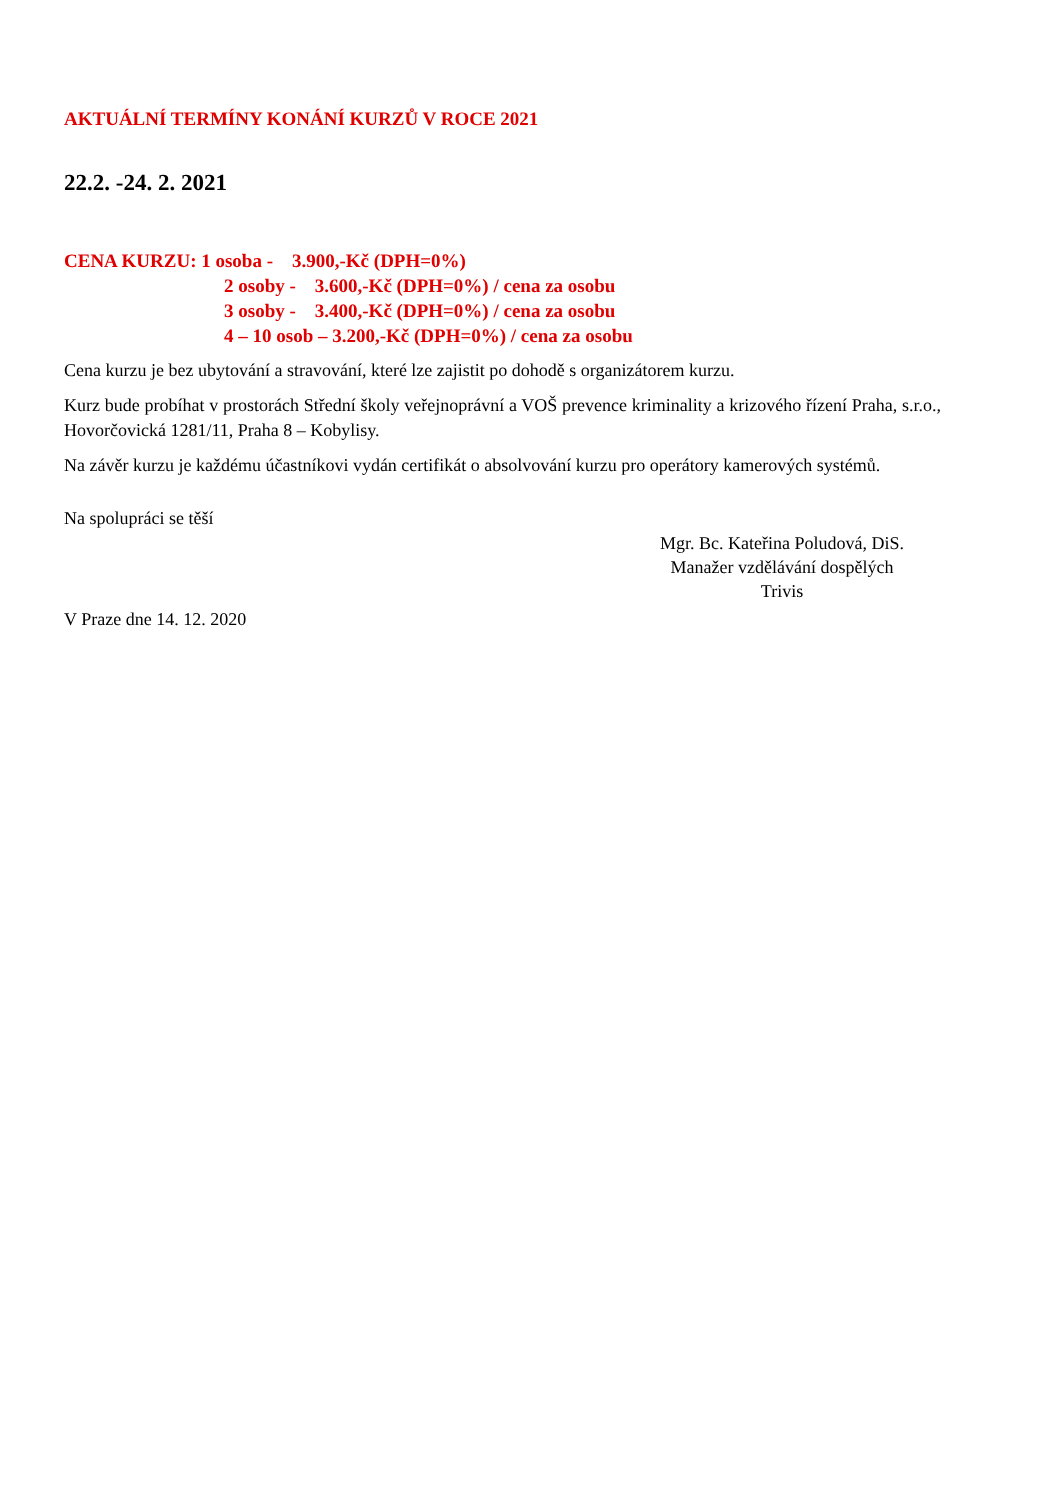AKTUÁLNÍ TERMÍNY KONÁNÍ KURZŮ V ROCE 2021
22.2. -24. 2. 2021
CENA KURZU: 1 osoba - 3.900,-Kč (DPH=0%)
2 osoby - 3.600,-Kč (DPH=0%) / cena za osobu
3 osoby - 3.400,-Kč (DPH=0%) / cena za osobu
4 – 10 osob – 3.200,-Kč (DPH=0%) / cena za osobu
Cena kurzu je bez ubytování a stravování, které lze zajistit po dohodě s organizátorem kurzu.
Kurz bude probíhat v prostorách Střední školy veřejnoprávní a VOŠ prevence kriminality a krizového řízení Praha, s.r.o., Hovorčovická 1281/11, Praha 8 – Kobylisy.
Na závěr kurzu je každému účastníkovi vydán certifikát o absolvování kurzu pro operátory kamerových systémů.
Na spolupráci se těší
Mgr. Bc. Kateřina Poludová, DiS.
Manažer vzdělávání dospělých
Trivis
V Praze dne 14. 12. 2020